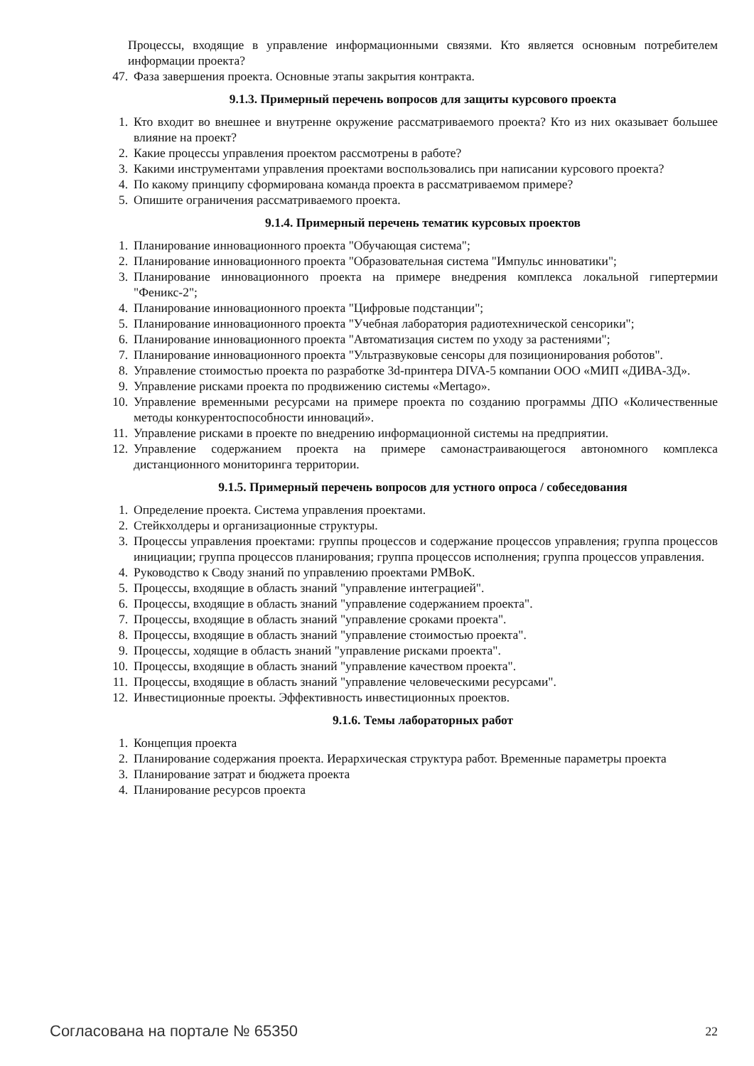Процессы, входящие в управление информационными связями. Кто является основным потребителем информации проекта?
47. Фаза завершения проекта. Основные этапы закрытия контракта.
9.1.3. Примерный перечень вопросов для защиты курсового проекта
1. Кто входит во внешнее и внутренне окружение рассматриваемого проекта? Кто из них оказывает большее влияние на проект?
2. Какие процессы управления проектом рассмотрены в работе?
3. Какими инструментами управления проектами воспользовались при написании курсового проекта?
4. По какому принципу сформирована команда проекта в рассматриваемом примере?
5. Опишите ограничения рассматриваемого проекта.
9.1.4. Примерный перечень тематик курсовых проектов
1. Планирование инновационного проекта "Обучающая система";
2. Планирование инновационного проекта "Образовательная система "Импульс инноватики";
3. Планирование инновационного проекта на примере внедрения комплекса локальной гипертермии "Феникс-2";
4. Планирование инновационного проекта "Цифровые подстанции";
5. Планирование инновационного проекта "Учебная лаборатория радиотехнической сенсорики";
6. Планирование инновационного проекта "Автоматизация систем по уходу за растениями";
7. Планирование инновационного проекта "Ультразвуковые сенсоры для позиционирования роботов".
8. Управление стоимостью проекта по разработке 3d-принтера DIVA-5 компании ООО «МИП «ДИВА-3Д».
9. Управление рисками проекта по продвижению системы «Mertago».
10. Управление временными ресурсами на примере проекта по созданию программы ДПО «Количественные методы конкурентоспособности инноваций».
11. Управление рисками в проекте по внедрению информационной системы на предприятии.
12. Управление содержанием проекта на примере самонастраивающегося автономного комплекса дистанционного мониторинга территории.
9.1.5. Примерный перечень вопросов для устного опроса / собеседования
1. Определение проекта. Система управления проектами.
2. Стейкхолдеры и организационные структуры.
3. Процессы управления проектами: группы процессов и содержание процессов управления; группа процессов инициации; группа процессов планирования; группа процессов исполнения; группа процессов управления.
4. Руководство к Своду знаний по управлению проектами PMBoK.
5. Процессы, входящие в область знаний "управление интеграцией".
6. Процессы, входящие в область знаний "управление содержанием проекта".
7. Процессы, входящие в область знаний "управление сроками проекта".
8. Процессы, входящие в область знаний "управление стоимостью проекта".
9. Процессы, ходящие в область знаний "управление рисками проекта".
10. Процессы, входящие в область знаний "управление качеством проекта".
11. Процессы, входящие в область знаний "управление человеческими ресурсами".
12. Инвестиционные проекты. Эффективность инвестиционных проектов.
9.1.6. Темы лабораторных работ
1. Концепция проекта
2. Планирование содержания проекта. Иерархическая структура работ. Временные параметры проекта
3. Планирование затрат и бюджета проекта
4. Планирование ресурсов проекта
Согласована на портале № 65350 22